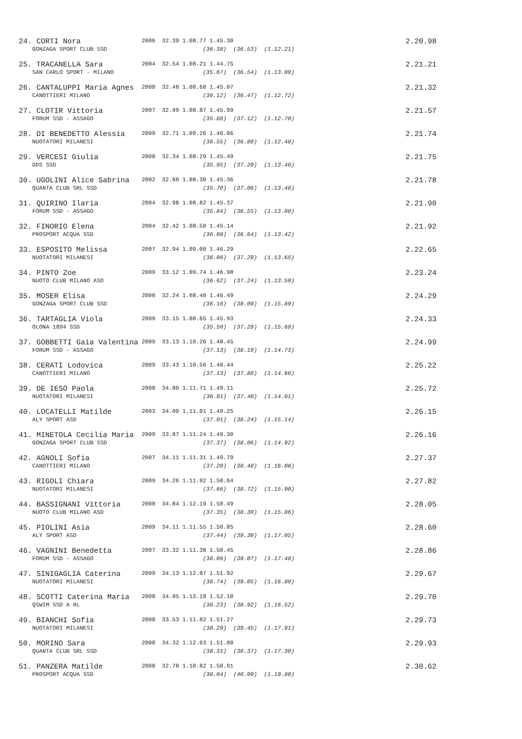| 24. CORTI Nora | 2006 | 32.39 1.08.77 1.45.30 | 2.20.98 |
| GONZAGA SPORT CLUB SSD | | (36.38) (36.53) (1.12.21) | |
| 25. TRACANELLA Sara | 2004 | 32.54 1.08.21 1.44.75 | 2.21.21 |
| SAN CARLO SPORT - MILANO | | (35.67) (36.54) (1.13.00) | |
| 26. CANTALUPPI Maria Agnes | 2008 | 32.48 1.08.60 1.45.07 | 2.21.32 |
| CANOTTIERI MILANO | | (36.12) (36.47) (1.12.72) | |
| 27. CLOTIR Vittoria | 2007 | 32.99 1.08.87 1.45.99 | 2.21.57 |
| FORUM SSD - ASSAGO | | (35.88) (37.12) (1.12.70) | |
| 28. DI BENEDETTO Alessia | 2009 | 32.71 1.09.26 1.46.06 | 2.21.74 |
| NUOTATORI MILANESI | | (36.55) (36.80) (1.12.48) | |
| 29. VERCESI Giulia | 2008 | 32.34 1.08.29 1.45.49 | 2.21.75 |
| DDS SSD | | (35.95) (37.20) (1.13.46) | |
| 30. UGOLINI Alice Sabrina | 2002 | 32.60 1.08.30 1.45.36 | 2.21.78 |
| QUANTA CLUB SRL SSD | | (35.70) (37.06) (1.13.48) | |
| 31. QUIRINO Ilaria | 2004 | 32.98 1.08.82 1.45.37 | 2.21.90 |
| FORUM SSD - ASSAGO | | (35.84) (36.55) (1.13.08) | |
| 32. FINORIO Elena | 2004 | 32.42 1.08.50 1.45.14 | 2.21.92 |
| PROSPORT ACQUA SSD | | (36.08) (36.64) (1.13.42) | |
| 33. ESPOSITO Melissa | 2007 | 32.94 1.09.00 1.46.29 | 2.22.65 |
| NUOTATORI MILANESI | | (36.06) (37.29) (1.13.65) | |
| 34. PINTO Zoe | 2009 | 33.12 1.09.74 1.46.98 | 2.23.24 |
| NUOTO CLUB MILANO ASD | | (36.62) (37.24) (1.13.50) | |
| 35. MOSER Elisa | 2008 | 32.24 1.08.40 1.46.49 | 2.24.29 |
| GONZAGA SPORT CLUB SSD | | (36.16) (38.09) (1.15.89) | |
| 36. TARTAGLIA Viola | 2009 | 33.15 1.08.65 1.45.93 | 2.24.33 |
| OLONA 1894 SSD | | (35.50) (37.28) (1.15.68) | |
| 37. GOBBETTI Gaia Valentina | 2009 | 33.13 1.10.26 1.48.45 | 2.24.99 |
| FORUM SSD - ASSAGO | | (37.13) (38.19) (1.14.73) | |
| 38. CERATI Lodovica | 2009 | 33.43 1.10.56 1.48.44 | 2.25.22 |
| CANOTTIERI MILANO | | (37.13) (37.88) (1.14.66) | |
| 39. DE IESO Paola | 2008 | 34.80 1.11.71 1.49.11 | 2.25.72 |
| NUOTATORI MILANESI | | (36.91) (37.40) (1.14.01) | |
| 40. LOCATELLI Matilde | 2003 | 34.00 1.11.01 1.49.25 | 2.26.15 |
| ALY SPORT ASD | | (37.01) (38.24) (1.15.14) | |
| 41. MINETOLA Cecilia Maria | 2009 | 33.87 1.11.24 1.49.30 | 2.26.16 |
| GONZAGA SPORT CLUB SSD | | (37.37) (38.06) (1.14.92) | |
| 42. AGNOLI Sofia | 2007 | 34.11 1.11.31 1.49.79 | 2.27.37 |
| CANOTTIERI MILANO | | (37.20) (38.48) (1.16.06) | |
| 43. RIGOLI Chiara | 2009 | 34.26 1.11.92 1.50.64 | 2.27.82 |
| NUOTATORI MILANESI | | (37.66) (38.72) (1.15.90) | |
| 44. BASSIGNANI Vittoria | 2008 | 34.84 1.12.19 1.50.49 | 2.28.05 |
| NUOTO CLUB MILANO ASD | | (37.35) (38.30) (1.15.86) | |
| 45. PIOLINI Asia | 2009 | 34.11 1.11.55 1.50.85 | 2.28.60 |
| ALY SPORT ASD | | (37.44) (39.30) (1.17.05) | |
| 46. VAGNINI Benedetta | 2007 | 33.32 1.11.38 1.50.45 | 2.28.86 |
| FORUM SSD - ASSAGO | | (38.06) (39.07) (1.17.48) | |
| 47. SINIGAGLIA Caterina | 2009 | 34.13 1.12.87 1.51.92 | 2.29.67 |
| NUOTATORI MILANESI | | (38.74) (39.05) (1.16.80) | |
| 48. SCOTTI Caterina Maria | 2008 | 34.95 1.13.18 1.52.10 | 2.29.70 |
| QSWIM SSD A RL | | (38.23) (38.92) (1.16.52) | |
| 49. BIANCHI Sofia | 2008 | 33.53 1.11.82 1.51.27 | 2.29.73 |
| NUOTATORI MILANESI | | (38.29) (39.45) (1.17.91) | |
| 50. MORINO Sara | 2008 | 34.32 1.12.63 1.51.00 | 2.29.93 |
| QUANTA CLUB SRL SSD | | (38.31) (38.37) (1.17.30) | |
| 51. PANZERA Matilde | 2008 | 32.78 1.10.82 1.50.91 | 2.30.62 |
| PROSPORT ACQUA SSD | | (38.04) (40.09) (1.19.80) | |